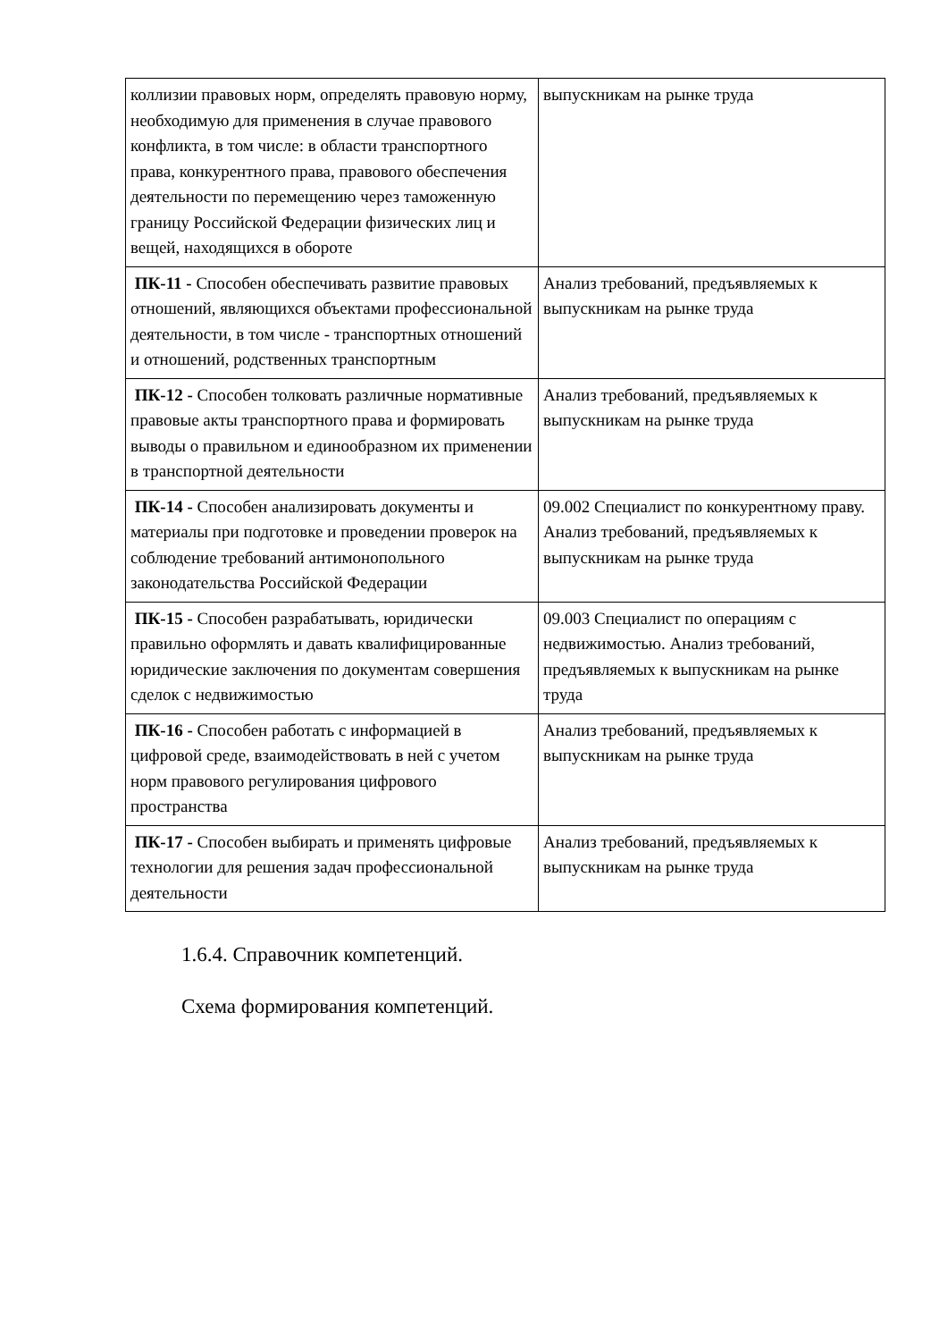| коллизии правовых норм, определять правовую норму, необходимую для применения в случае правового конфликта, в том числе: в области транспортного права, конкурентного права, правового обеспечения деятельности по перемещению через таможенную границу Российской Федерации физических лиц и вещей, находящихся в обороте | выпускникам на рынке труда |
| ПК-11 - Способен обеспечивать развитие правовых отношений, являющихся объектами профессиональной деятельности, в том числе - транспортных отношений и отношений, родственных транспортным | Анализ требований, предъявляемых к выпускникам на рынке труда |
| ПК-12 - Способен толковать различные нормативные правовые акты транспортного права и формировать выводы о правильном и единообразном их применении в транспортной деятельности | Анализ требований, предъявляемых к выпускникам на рынке труда |
| ПК-14 - Способен анализировать документы и материалы при подготовке и проведении проверок на соблюдение требований антимонопольного законодательства Российской Федерации | 09.002 Специалист по конкурентному праву. Анализ требований, предъявляемых к выпускникам на рынке труда |
| ПК-15 - Способен разрабатывать, юридически правильно оформлять и давать квалифицированные юридические заключения по документам совершения сделок с недвижимостью | 09.003 Специалист по операциям с недвижимостью. Анализ требований, предъявляемых к выпускникам на рынке труда |
| ПК-16 - Способен работать с информацией в цифровой среде, взаимодействовать в ней с учетом норм правового регулирования цифрового пространства | Анализ требований, предъявляемых к выпускникам на рынке труда |
| ПК-17 - Способен выбирать и применять цифровые технологии для решения задач профессиональной деятельности | Анализ требований, предъявляемых к выпускникам на рынке труда |
1.6.4. Справочник компетенций.
Схема формирования компетенций.